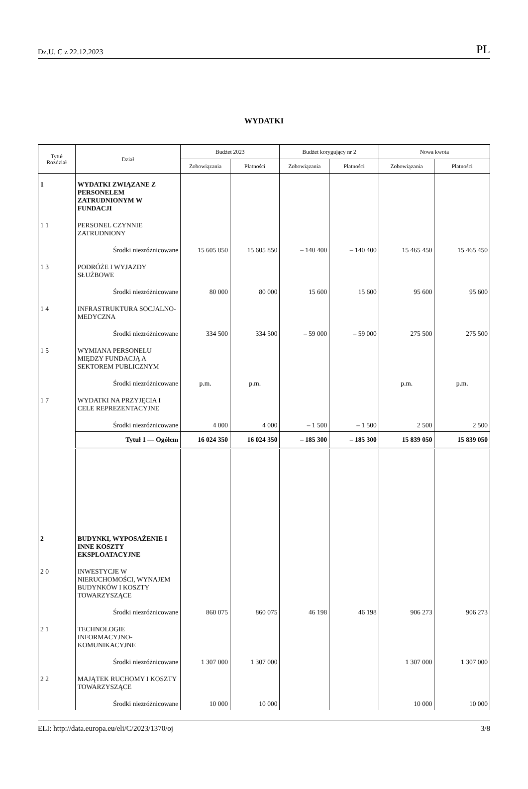Dz.U. C z 22.12.2023 PL
WYDATKI
| Tytuł Rozdział | Dział | Budżet 2023 | | Budżet korygujący nr 2 | | Nowa kwota | |
| --- | --- | --- | --- | --- | --- | --- | --- |
| | | Zobowiązania | Płatności | Zobowiązania | Płatności | Zobowiązania | Płatności |
| 1 | WYDATKI ZWIĄZANE Z PERSONELEM ZATRUDNIONYM W FUNDACJI | | | | | | |
| 1 1 | PERSONEL CZYNNIE ZATRUDNIONY | | | | | | |
| | Środki niezróżnicowane | 15 605 850 | 15 605 850 | – 140 400 | – 140 400 | 15 465 450 | 15 465 450 |
| 1 3 | PODRÓŻE I WYJAZDY SŁUŻBOWE | | | | | | |
| | Środki niezróżnicowane | 80 000 | 80 000 | 15 600 | 15 600 | 95 600 | 95 600 |
| 1 4 | INFRASTRUKTURA SOCJALNO-MEDYCZNA | | | | | | |
| | Środki niezróżnicowane | 334 500 | 334 500 | – 59 000 | – 59 000 | 275 500 | 275 500 |
| 1 5 | WYMIANA PERSONELU MIĘDZY FUNDACJĄ A SEKTOREM PUBLICZNYM | | | | | | |
| | Środki niezróżnicowane | p.m. | p.m. | | | p.m. | p.m. |
| 1 7 | WYDATKI NA PRZYJĘCIA I CELE REPREZENTACYJNE | | | | | | |
| | Środki niezróżnicowane | 4 000 | 4 000 | – 1 500 | – 1 500 | 2 500 | 2 500 |
| | Tytuł 1 — Ogółem | 16 024 350 | 16 024 350 | – 185 300 | – 185 300 | 15 839 050 | 15 839 050 |
| 2 | BUDYNKI, WYPOSAŻENIE I INNE KOSZTY EKSPLOATACYJNE | | | | | | |
| 2 0 | INWESTYCJE W NIERUCHOMOŚCI, WYNAJEM BUDYNKÓW I KOSZTY TOWARZYSZĄCE | | | | | | |
| | Środki niezróżnicowane | 860 075 | 860 075 | 46 198 | 46 198 | 906 273 | 906 273 |
| 2 1 | TECHNOLOGIE INFORMACYJNO-KOMUNIKACYJNE | | | | | | |
| | Środki niezróżnicowane | 1 307 000 | 1 307 000 | | | 1 307 000 | 1 307 000 |
| 2 2 | MAJĄTEK RUCHOMY I KOSZTY TOWARZYSZĄCE | | | | | | |
| | Środki niezróżnicowane | 10 000 | 10 000 | | | 10 000 | 10 000 |
ELI: http://data.europa.eu/eli/C/2023/1370/oj 3/8